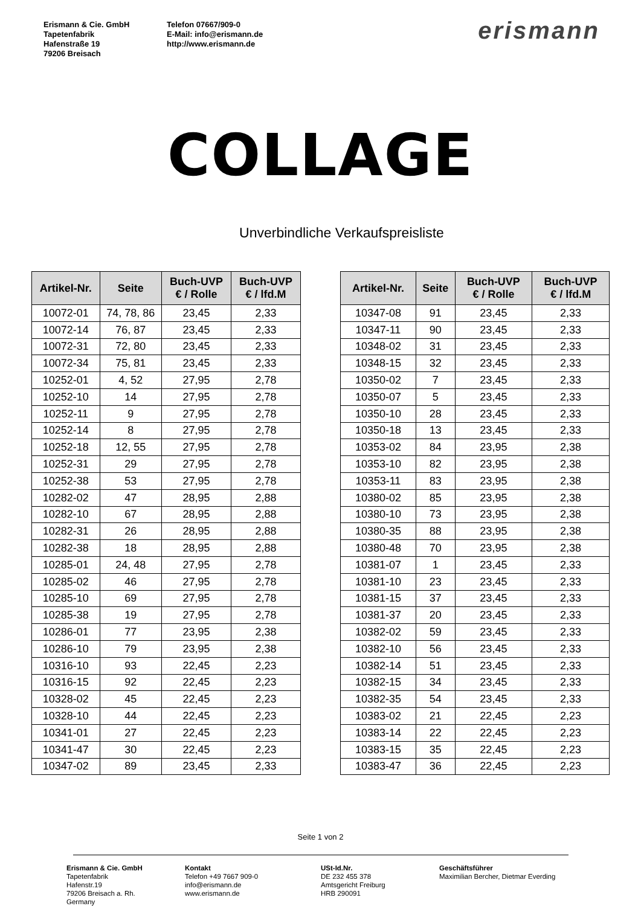Erismann & Cie. GmbH
Tapetenfabrik
Hafenstraße 19
79206 Breisach
Telefon 07667/909-0
E-Mail: info@erismann.de
http://www.erismann.de
erismann
COLLAGE
Unverbindliche Verkaufspreisliste
| Artikel-Nr. | Seite | Buch-UVP € / Rolle | Buch-UVP € / lfd.M |
| --- | --- | --- | --- |
| 10072-01 | 74, 78, 86 | 23,45 | 2,33 |
| 10072-14 | 76, 87 | 23,45 | 2,33 |
| 10072-31 | 72, 80 | 23,45 | 2,33 |
| 10072-34 | 75, 81 | 23,45 | 2,33 |
| 10252-01 | 4, 52 | 27,95 | 2,78 |
| 10252-10 | 14 | 27,95 | 2,78 |
| 10252-11 | 9 | 27,95 | 2,78 |
| 10252-14 | 8 | 27,95 | 2,78 |
| 10252-18 | 12, 55 | 27,95 | 2,78 |
| 10252-31 | 29 | 27,95 | 2,78 |
| 10252-38 | 53 | 27,95 | 2,78 |
| 10282-02 | 47 | 28,95 | 2,88 |
| 10282-10 | 67 | 28,95 | 2,88 |
| 10282-31 | 26 | 28,95 | 2,88 |
| 10282-38 | 18 | 28,95 | 2,88 |
| 10285-01 | 24, 48 | 27,95 | 2,78 |
| 10285-02 | 46 | 27,95 | 2,78 |
| 10285-10 | 69 | 27,95 | 2,78 |
| 10285-38 | 19 | 27,95 | 2,78 |
| 10286-01 | 77 | 23,95 | 2,38 |
| 10286-10 | 79 | 23,95 | 2,38 |
| 10316-10 | 93 | 22,45 | 2,23 |
| 10316-15 | 92 | 22,45 | 2,23 |
| 10328-02 | 45 | 22,45 | 2,23 |
| 10328-10 | 44 | 22,45 | 2,23 |
| 10341-01 | 27 | 22,45 | 2,23 |
| 10341-47 | 30 | 22,45 | 2,23 |
| 10347-02 | 89 | 23,45 | 2,33 |
| Artikel-Nr. | Seite | Buch-UVP € / Rolle | Buch-UVP € / lfd.M |
| --- | --- | --- | --- |
| 10347-08 | 91 | 23,45 | 2,33 |
| 10347-11 | 90 | 23,45 | 2,33 |
| 10348-02 | 31 | 23,45 | 2,33 |
| 10348-15 | 32 | 23,45 | 2,33 |
| 10350-02 | 7 | 23,45 | 2,33 |
| 10350-07 | 5 | 23,45 | 2,33 |
| 10350-10 | 28 | 23,45 | 2,33 |
| 10350-18 | 13 | 23,45 | 2,33 |
| 10353-02 | 84 | 23,95 | 2,38 |
| 10353-10 | 82 | 23,95 | 2,38 |
| 10353-11 | 83 | 23,95 | 2,38 |
| 10380-02 | 85 | 23,95 | 2,38 |
| 10380-10 | 73 | 23,95 | 2,38 |
| 10380-35 | 88 | 23,95 | 2,38 |
| 10380-48 | 70 | 23,95 | 2,38 |
| 10381-07 | 1 | 23,45 | 2,33 |
| 10381-10 | 23 | 23,45 | 2,33 |
| 10381-15 | 37 | 23,45 | 2,33 |
| 10381-37 | 20 | 23,45 | 2,33 |
| 10382-02 | 59 | 23,45 | 2,33 |
| 10382-10 | 56 | 23,45 | 2,33 |
| 10382-14 | 51 | 23,45 | 2,33 |
| 10382-15 | 34 | 23,45 | 2,33 |
| 10382-35 | 54 | 23,45 | 2,33 |
| 10383-02 | 21 | 22,45 | 2,23 |
| 10383-14 | 22 | 22,45 | 2,23 |
| 10383-15 | 35 | 22,45 | 2,23 |
| 10383-47 | 36 | 22,45 | 2,23 |
Seite 1 von 2
Erismann & Cie. GmbH
Tapetenfabrik
Hafenstr.19
79206 Breisach a. Rh.
Germany
Kontakt
Telefon +49 7667 909-0
info@erismann.de
www.erismann.de
USt-Id.Nr.
DE 232 455 378
Amtsgericht Freiburg
HRB 290091
Geschäftsführer
Maximilian Bercher, Dietmar Everding